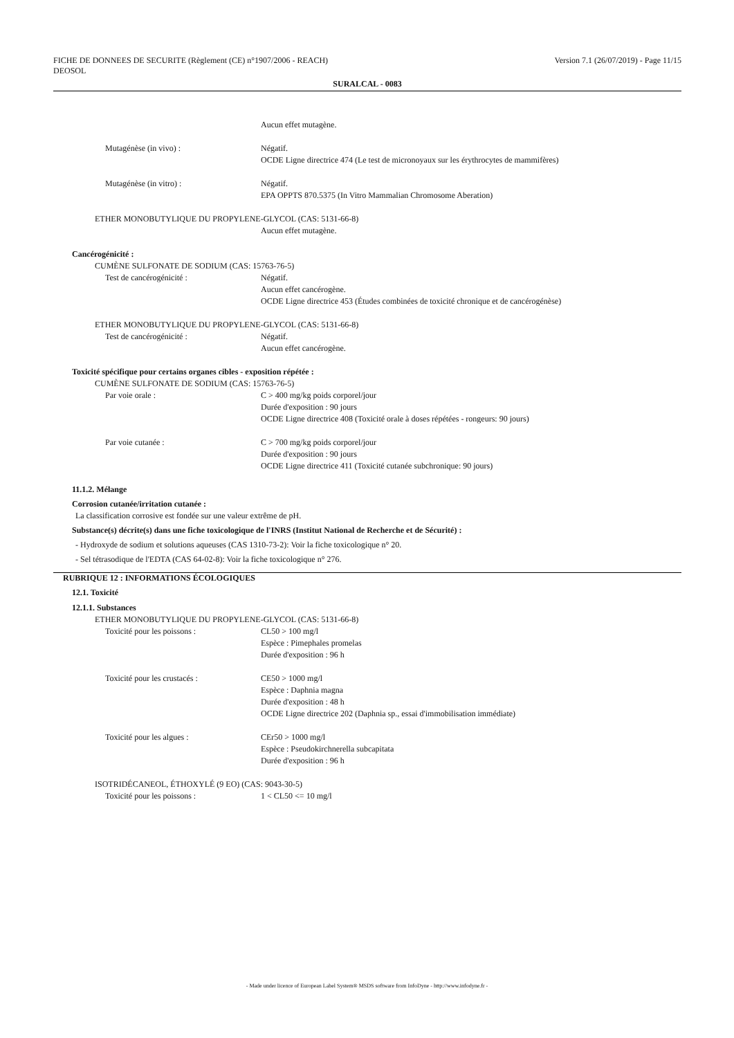FICHE DE DONNEES DE SECURITE (Règlement (CE) n°1907/2006 - REACH)
DEOSOL
Version 7.1 (26/07/2019) - Page 11/15
SURALCAL - 0083
Aucun effet mutagène.
Mutagénèse (in vivo) : Négatif.
OCDE Ligne directrice 474 (Le test de micronoyaux sur les érythrocytes de mammifères)
Mutagénèse (in vitro) : Négatif.
EPA OPPTS 870.5375 (In Vitro Mammalian Chromosome Aberation)
ETHER MONOBUTYLIQUE DU PROPYLENE-GLYCOL (CAS: 5131-66-8)
Aucun effet mutagène.
Cancérogénicité :
CUMÈNE SULFONATE DE SODIUM (CAS: 15763-76-5)
Test de cancérogénicité : Négatif.
Aucun effet cancérogène.
OCDE Ligne directrice 453 (Études combinées de toxicité chronique et de cancérogénèse)
ETHER MONOBUTYLIQUE DU PROPYLENE-GLYCOL (CAS: 5131-66-8)
Test de cancérogénicité : Négatif.
Aucun effet cancérogène.
Toxicité spécifique pour certains organes cibles - exposition répétée :
CUMÈNE SULFONATE DE SODIUM (CAS: 15763-76-5)
Par voie orale : C > 400 mg/kg poids corporel/jour
Durée d'exposition : 90 jours
OCDE Ligne directrice 408 (Toxicité orale à doses répétées - rongeurs: 90 jours)
Par voie cutanée : C > 700 mg/kg poids corporel/jour
Durée d'exposition : 90 jours
OCDE Ligne directrice 411 (Toxicité cutanée subchronique: 90 jours)
11.1.2. Mélange
Corrosion cutanée/irritation cutanée :
La classification corrosive est fondée sur une valeur extrême de pH.
Substance(s) décrite(s) dans une fiche toxicologique de l'INRS (Institut National de Recherche et de Sécurité) :
- Hydroxyde de sodium et solutions aqueuses (CAS 1310-73-2): Voir la fiche toxicologique n° 20.
- Sel tétrasodique de l'EDTA (CAS 64-02-8): Voir la fiche toxicologique n° 276.
RUBRIQUE 12 : INFORMATIONS ÉCOLOGIQUES
12.1. Toxicité
12.1.1. Substances
ETHER MONOBUTYLIQUE DU PROPYLENE-GLYCOL (CAS: 5131-66-8)
Toxicité pour les poissons : CL50 > 100 mg/l
Espèce : Pimephales promelas
Durée d'exposition : 96 h
Toxicité pour les crustacés : CE50 > 1000 mg/l
Espèce : Daphnia magna
Durée d'exposition : 48 h
OCDE Ligne directrice 202 (Daphnia sp., essai d'immobilisation immédiate)
Toxicité pour les algues : CEr50 > 1000 mg/l
Espèce : Pseudokirchnerella subcapitata
Durée d'exposition : 96 h
ISOTRIDÉCANEOL, ÉTHOXYLÉ (9 EO) (CAS: 9043-30-5)
Toxicité pour les poissons : 1 < CL50 <= 10 mg/l
- Made under licence of European Label System® MSDS software from InfoDyne - http://www.infodyne.fr -